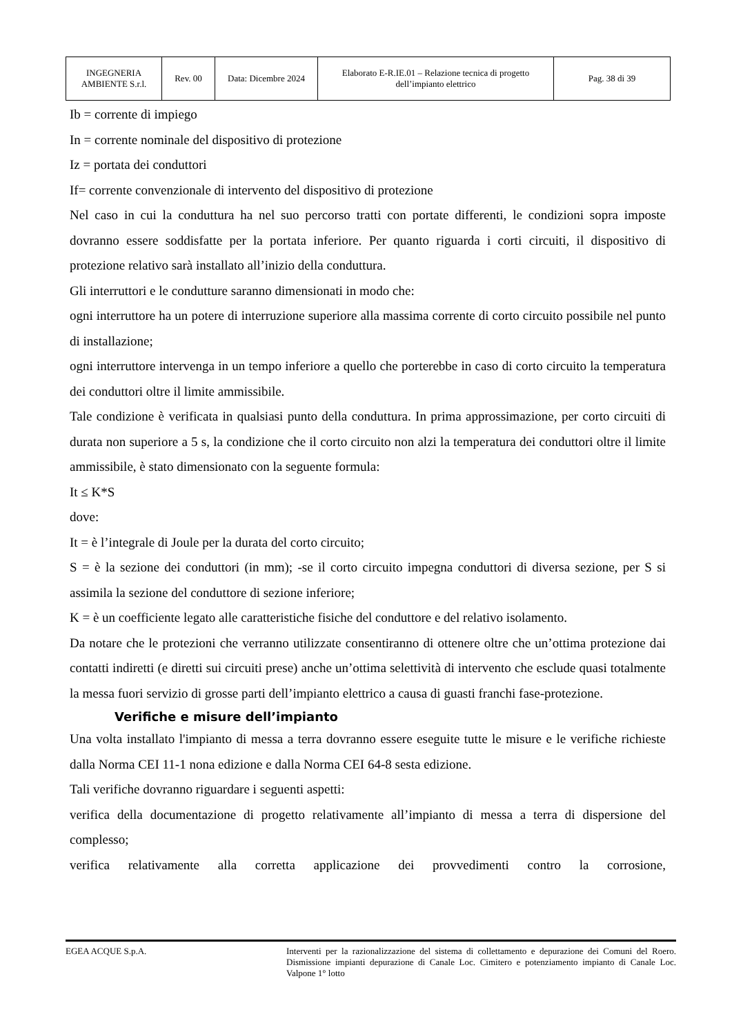| INGEGNERIA AMBIENTE S.r.l. | Rev. 00 | Data: Dicembre 2024 | Elaborato E-R.IE.01 – Relazione tecnica di progetto dell’impianto elettrico | Pag. 38 di 39 |
Ib = corrente di impiego
In = corrente nominale del dispositivo di protezione
Iz = portata dei conduttori
If= corrente convenzionale di intervento del dispositivo di protezione
Nel caso in cui la conduttura ha nel suo percorso tratti con portate differenti, le condizioni sopra imposte dovranno essere soddisfatte per la portata inferiore. Per quanto riguarda i corti circuiti, il dispositivo di protezione relativo sarà installato all’inizio della conduttura.
Gli interruttori e le condutture saranno dimensionati in modo che:
ogni interruttore ha un potere di interruzione superiore alla massima corrente di corto circuito possibile nel punto di installazione;
ogni interruttore intervenga in un tempo inferiore a quello che porterebbe in caso di corto circuito la temperatura dei conduttori oltre il limite ammissibile.
Tale condizione è verificata in qualsiasi punto della conduttura. In prima approssimazione, per corto circuiti di durata non superiore a 5 s, la condizione che il corto circuito non alzi la temperatura dei conduttori oltre il limite ammissibile, è stato dimensionato con la seguente formula:
It ≤ K*S
dove:
It = è l’integrale di Joule per la durata del corto circuito;
S = è la sezione dei conduttori (in mm); -se il corto circuito impegna conduttori di diversa sezione, per S si assimila la sezione del conduttore di sezione inferiore;
K = è un coefficiente legato alle caratteristiche fisiche del conduttore e del relativo isolamento.
Da notare che le protezioni che verranno utilizzate consentiranno di ottenere oltre che un’ottima protezione dai contatti indiretti (e diretti sui circuiti prese) anche un’ottima selettività di intervento che esclude quasi totalmente la messa fuori servizio di grosse parti dell’impianto elettrico a causa di guasti franchi fase-protezione.
Verifiche e misure dell’impianto
Una volta installato l'impianto di messa a terra dovranno essere eseguite tutte le misure e le verifiche richieste dalla Norma CEI 11-1 nona edizione e dalla Norma CEI 64-8 sesta edizione.
Tali verifiche dovranno riguardare i seguenti aspetti:
verifica della documentazione di progetto relativamente all’impianto di messa a terra di dispersione del complesso;
verifica relativamente alla corretta applicazione dei provvedimenti contro la corrosione,
EGEA ACQUE S.p.A. Interventi per la razionalizzazione del sistema di collettamento e depurazione dei Comuni del Roero. Dismissione impianti depurazione di Canale Loc. Cimitero e potenziamento impianto di Canale Loc. Valpone 1° lotto